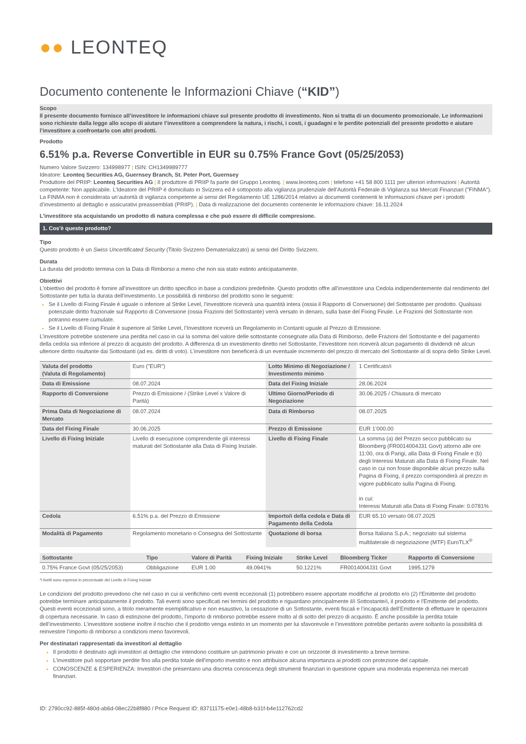●● LEONTEQ
Documento contenente le Informazioni Chiave (“KID”)
Scopo
Il presente documento fornisce all’investitore le informazioni chiave sul presente prodotto di investimento. Non si tratta di un documento promozionale. Le informazioni sono richieste dalla legge allo scopo di aiutare l’investitore a comprendere la natura, i rischi, i costi, i guadagni e le perdite potenziali del presente prodotto e aiutare l’investitore a confrontarlo con altri prodotti.
Prodotto
6.51% p.a. Reverse Convertible in EUR su 0.75% France Govt (05/25/2053)
Numero Valore Svizzero: 134998977 | ISIN: CH1349989777
Ideatore: Leonteq Securities AG, Guernsey Branch, St. Peter Port, Guernsey
Produttore del PRIIP: Leonteq Securities AG | Il produttore di PRIIP fa parte del Gruppo Leonteq. | www.leonteq.com | telefono +41 58 800 1111 per ulteriori informazioni | Autorità competente: Non applicabile. L’Ideatore del PRIIP è domiciliato in Svizzera ed è sottoposto alla vigilanza prudenziale dell'Autorità Federale di Vigilanza sui Mercati Finanziari ("FINMA"). La FINMA non è considerata un’autorità di vigilanza competente ai sensi del Regolamento UE 1286/2014 relativo ai documenti contenenti le informazioni chiave per i prodotti d’investimento al dettaglio e assicurativi preassemblati (PRIIP). | Data di realizzazione del documento contenente le informazioni chiave: 16.11.2024
L’investitore sta acquistando un prodotto di natura complessa e che può essere di difficile compresione.
1. Cos'è questo prodotto?
Tipo
Questo prodotto è un Swiss Uncertificated Security (Titolo Svizzero Dematerializzato) ai sensi del Diritto Svizzero.
Durata
La durata del prodotto termina con la Data di Rimborso a meno che non sia stato estinto anticipatamente.
Obiettivi
L'obiettivo del prodotto è fornire all’investitore un diritto specifico in base a condizioni predefinite. Questo prodotto offre all’investitore una Cedola indipendentemente dal rendimento del Sottostante per tutta la durata dell’investimento. Le possibilità di rimborso del prodotto sono le seguenti:
Se il Livello di Fixing Finale è uguale o inferiore al Strike Level, l’investitore riceverà una quantità intera (ossia il Rapporto di Conversione) del Sottostante per prodotto. Qualsiasi potenziale diritto frazionale sul Rapporto di Conversione (ossia Frazioni del Sottostante) verrà versato in denaro, sulla base del Fixing Finale. Le Frazioni del Sottostante non potranno essere cumulate.
Se il Livello di Fixing Finale è superiore al Strike Level, l’Investitore riceverà un Regolamento in Contanti uguale al Prezzo di Emissione.
L’investitore potrebbe sostenere una perdita nel caso in cui la somma del valore delle sottostante consegnate alla Data di Rimborso, delle Frazioni del Sottostante e del pagamento della cedola sia inferiore al prezzo di acquisto del prodotto. A differenza di un investimento diretto nel Sottostante, l’investitore non riceverà alcun pagamento di dividendi né alcun ulteriore diritto risultante dai Sottostanti (ad es. diritti di voto). L’investitore non beneficerà di un eventuale incremento del prezzo di mercato del Sottostante al di sopra dello Strike Level.
| Valuta del prodotto (Valuta di Regolamento) | Euro ("EUR") | Lotto Minimo di Negoziazione / Investimento minimo | 1 Certificato/i |
| Data di Emissione | 08.07.2024 | Data del Fixing Iniziale | 28.06.2024 |
| Rapporto di Conversione | Prezzo di Emissione / (Strike Level x Valore di Parità) | Ultimo Giorno/Periodo di Negoziazione | 30.06.2025 / Chiusura di mercato |
| Prima Data di Negoziazione di Mercato | 08.07.2024 | Data di Rimborso | 08.07.2025 |
| Data del Fixing Finale | 30.06.2025 | Prezzo di Emissione | EUR 1’000.00 |
| Livello di Fixing Iniziale | Livello di esecuzione comprendente gli interessi maturati del Sottostante alla Data di Fixing Iniziale. | Livello di Fixing Finale | La somma (a) del Prezzo secco pubblicato su Bloomberg (FR0014004J31 Govt) attorno alle ore 11:00, ora di Parigi, alla Data di Fixing Finale e (b) degli Interessi Maturati alla Data di Fixing Finale. Nel caso in cui non fosse disponibile alcun prezzo sulla Pagina di Fixing, il prezzo corrisponderà al prezzo in vigore pubblicato sulla Pagina di Fixing. in cui: Interessi Maturati alla Data di Fixing Finale: 0.0781% |
| Cedola | 6.51% p.a. del Prezzo di Emissione | Importo/i della cedola e Data di Pagamento della Cedola | EUR 65.10 versato 08.07.2025 |
| Modalità di Pagamento | Regolamento monetario o Consegna del Sottostante | Quotazione di borsa | Borsa Italiana S.p.A.; negoziato sul sistema multilaterale di negoziazione (MTF) EuroTLX<sup>®</sup> |
| Sottostante | Tipo | Valore di Parità | Fixing Iniziale | Strike Level | Bloomberg Ticker | Rapporto di Conversione |
| --- | --- | --- | --- | --- | --- | --- |
| 0.75% France Govt (05/25/2053) | Obbligazione | EUR 1.00 | 49.0941% | 50.1221% | FR0014004J31 Govt | 1995.1279 |
*i livelli sono espressi in percentuale del Livello di Fixing Iniziale
Le condizioni del prodotto prevedono che nel caso in cui si verifichino certi eventi eccezionali (1) potrebbero essere apportate modifiche al prodotto e/o (2) l'Emittente del prodotto potrebbe terminare anticipatamente il prodotto. Tali eventi sono specificati nei termini del prodotto e riguardano principalmente il/i Sottostante/i, il prodotto e l'Emittente del prodotto. Questi eventi eccezionali sono, a titolo meramente esemplificativo e non esaustivo, la cessazione di un Sottostante, eventi fiscali e l’incapacità dell’Emittente di effettuare le operazioni di copertura necessarie. In caso di estinzione del prodotto, l’importo di rimborso potrebbe essere molto al di sotto del prezzo di acquisto. È anche possibile la perdita totale dell’investimento. L’investitore sostiene inoltre il rischio che il prodotto venga estinto in un momento per lui sfavorevole e l’investitore potrebbe pertanto avere soltanto la possibilità di reinvestire l’importo di rimborso a condizioni meno favorevoli.
Per destinatari rappresentati da investitori al dettaglio
Il prodotto è destinato agli investitori al dettaglio che intendono costituire un patrimonio privato e con un orizzonte di investimento a breve termine.
L'investitore può sopportare perdite fino alla perdita totale dell'importo investito e non attribuisce alcuna importanza ai prodotti con protezione del capitale.
CONOSCENZE & ESPERIENZA: Investitori che presentano una discreta conoscenza degli strumenti finanziari in questione oppure una moderata esperienza nei mercati finanziari.
ID: 2790cc92-885f-480d-ab6d-08ec22b8f880 / Price Request ID: 83711175-e0e1-48b8-b31f-b4e112762cd2